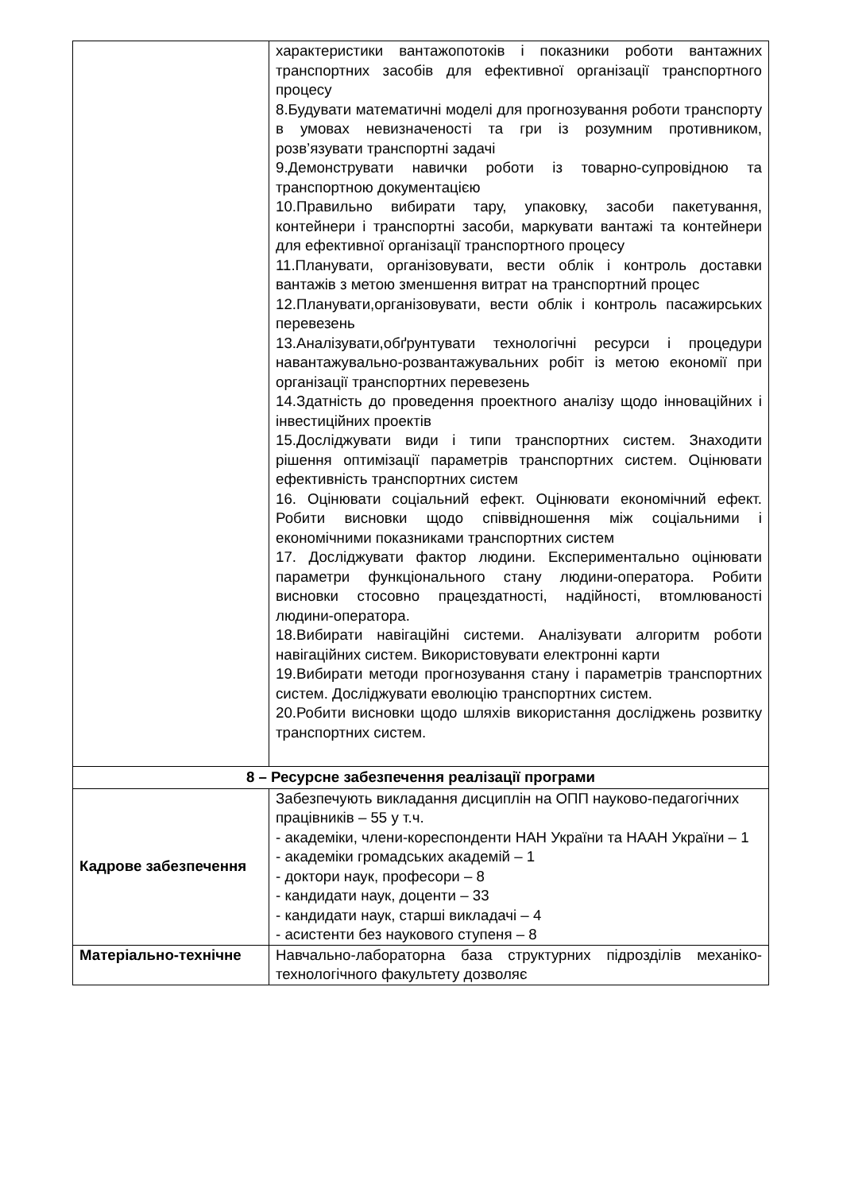| | характеристики вантажопотоків і показники роботи вантажних транспортних засобів для ефективної організації транспортного процесу 8.Будувати математичні моделі для прогнозування роботи транспорту в умовах невизначеності та гри із розумним противником, розв’язувати транспортні задачі 9.Демонструвати навички роботи із товарно-супровідною та транспортною документацією 10.Правильно вибирати тару, упаковку, засоби пакетування, контейнери і транспортні засоби, маркувати вантажі та контейнери для ефективної організації транспортного процесу 11.Планувати, організовувати, вести облік і контроль доставки вантажів з метою зменшення витрат на транспортний процес 12.Планувати,організовувати, вести облік і контроль пасажирських перевезень 13.Аналізувати,обґрунтувати технологічні ресурси і процедури навантажувально-розвантажувальних робіт із метою економії при організації транспортних перевезень 14.Здатність до проведення проектного аналізу щодо інноваційних і інвестиційних проектів 15.Досліджувати види і типи транспортних систем. Знаходити рішення оптимізації параметрів транспортних систем. Оцінювати ефективність транспортних систем 16. Оцінювати соціальний ефект. Оцінювати економічний ефект. Робити висновки щодо співвідношення між соціальними і економічними показниками транспортних систем 17. Досліджувати фактор людини. Експериментально оцінювати параметри функціонального стану людини-оператора. Робити висновки стосовно працездатності, надійності, втомлюваності людини-оператора. 18.Вибирати навігаційні системи. Аналізувати алгоритм роботи навігаційних систем. Використовувати електронні карти 19.Вибирати методи прогнозування стану і параметрів транспортних систем. Досліджувати еволюцію транспортних систем. 20.Робити висновки щодо шляхів використання досліджень розвитку транспортних систем. |
| 8 – Ресурсне забезпечення реалізації програми | |
| Кадрове забезпечення | Забезпечують викладання дисциплін на ОПП науково-педагогічних працівників – 55 у т.ч. - академіки, члени-кореспонденти НАН України та НААН України – 1 - академіки громадських академій – 1 - доктори наук, професори – 8 - кандидати наук, доценти – 33 - кандидати наук, старші викладачі – 4 - асистенти без наукового ступеня – 8 |
| Матеріально-технічне | Навчально-лабораторна база структурних підрозділів механіко-технологічного факультету дозволяє |